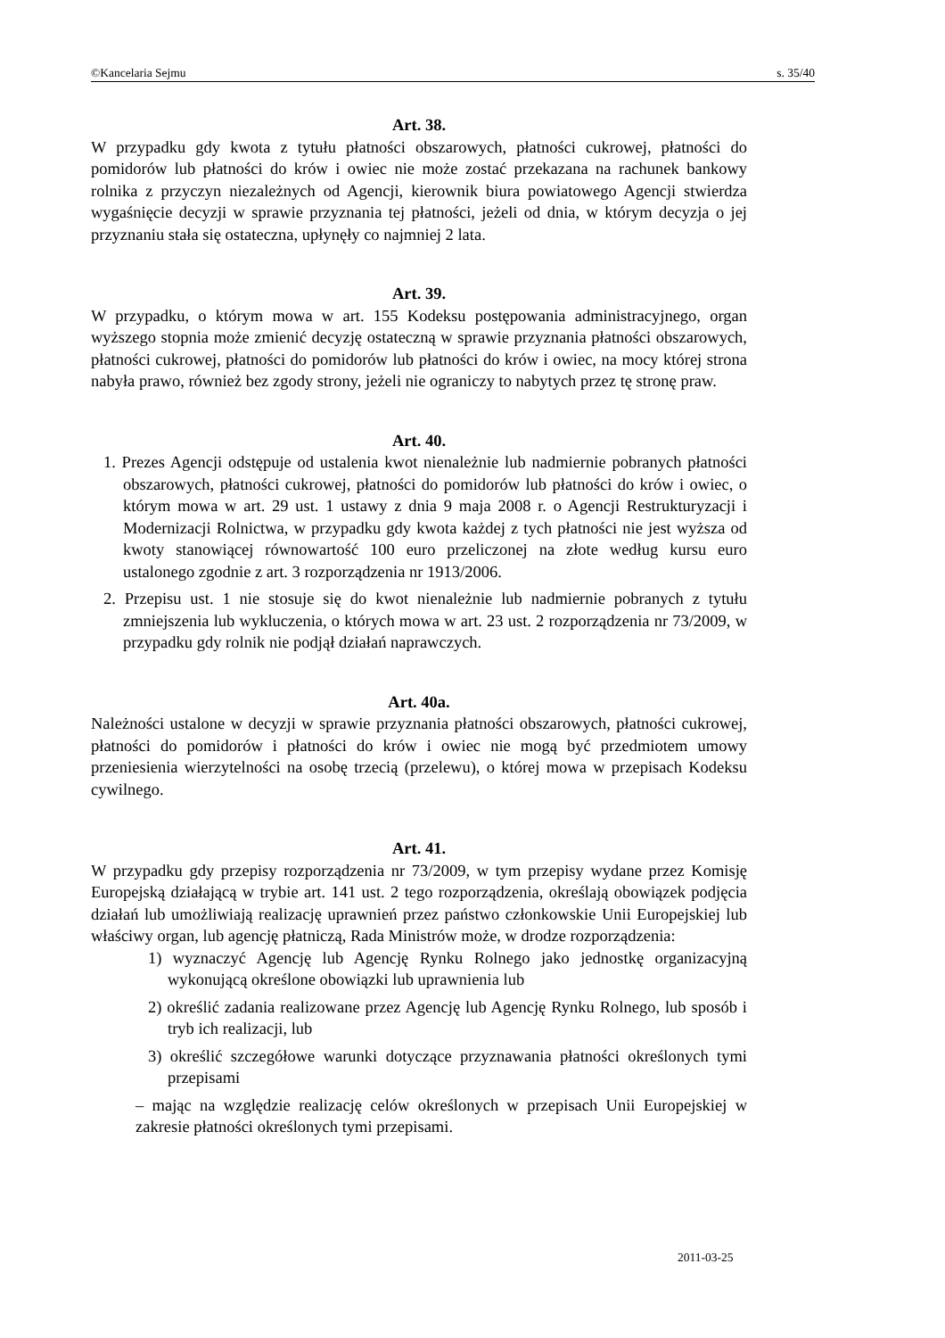©Kancelaria Sejmu s. 35/40
Art. 38.
W przypadku gdy kwota z tytułu płatności obszarowych, płatności cukrowej, płatności do pomidorów lub płatności do krów i owiec nie może zostać przekazana na rachunek bankowy rolnika z przyczyn niezależnych od Agencji, kierownik biura powiatowego Agencji stwierdza wygaśnięcie decyzji w sprawie przyznania tej płatności, jeżeli od dnia, w którym decyzja o jej przyznaniu stała się ostateczna, upłynęły co najmniej 2 lata.
Art. 39.
W przypadku, o którym mowa w art. 155 Kodeksu postępowania administracyjnego, organ wyższego stopnia może zmienić decyzję ostateczną w sprawie przyznania płatności obszarowych, płatności cukrowej, płatności do pomidorów lub płatności do krów i owiec, na mocy której strona nabyła prawo, również bez zgody strony, jeżeli nie ograniczy to nabytych przez tę stronę praw.
Art. 40.
1. Prezes Agencji odstępuje od ustalenia kwot nienależnie lub nadmiernie pobranych płatności obszarowych, płatności cukrowej, płatności do pomidorów lub płatności do krów i owiec, o którym mowa w art. 29 ust. 1 ustawy z dnia 9 maja 2008 r. o Agencji Restrukturyzacji i Modernizacji Rolnictwa, w przypadku gdy kwota każdej z tych płatności nie jest wyższa od kwoty stanowiącej równowartość 100 euro przeliczonej na złote według kursu euro ustalonego zgodnie z art. 3 rozporządzenia nr 1913/2006.
2. Przepisu ust. 1 nie stosuje się do kwot nienależnie lub nadmiernie pobranych z tytułu zmniejszenia lub wykluczenia, o których mowa w art. 23 ust. 2 rozporządzenia nr 73/2009, w przypadku gdy rolnik nie podjął działań naprawczych.
Art. 40a.
Należności ustalone w decyzji w sprawie przyznania płatności obszarowych, płatności cukrowej, płatności do pomidorów i płatności do krów i owiec nie mogą być przedmiotem umowy przeniesienia wierzytelności na osobę trzecią (przelewu), o której mowa w przepisach Kodeksu cywilnego.
Art. 41.
W przypadku gdy przepisy rozporządzenia nr 73/2009, w tym przepisy wydane przez Komisję Europejską działającą w trybie art. 141 ust. 2 tego rozporządzenia, określają obowiązek podjęcia działań lub umożliwiają realizację uprawnień przez państwo członkowskie Unii Europejskiej lub właściwy organ, lub agencję płatniczą, Rada Ministrów może, w drodze rozporządzenia:
1) wyznaczyć Agencję lub Agencję Rynku Rolnego jako jednostkę organizacyjną wykonującą określone obowiązki lub uprawnienia lub
2) określić zadania realizowane przez Agencję lub Agencję Rynku Rolnego, lub sposób i tryb ich realizacji, lub
3) określić szczegółowe warunki dotyczące przyznawania płatności określonych tymi przepisami
– mając na względzie realizację celów określonych w przepisach Unii Europejskiej w zakresie płatności określonych tymi przepisami.
2011-03-25